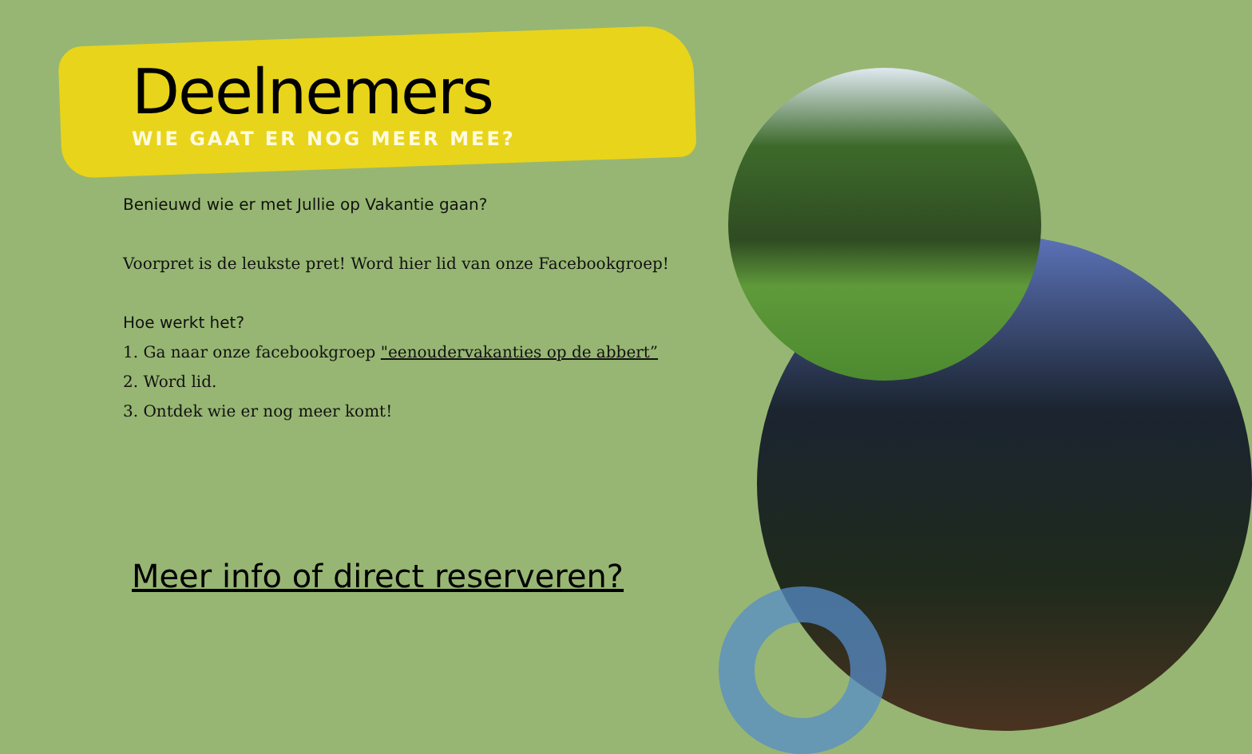Deelnemers
WIE GAAT ER NOG MEER MEE?
Benieuwd wie er met Jullie op Vakantie gaan?
Voorpret is de leukste pret! Word hier lid van onze Facebookgroep!
Hoe werkt het?
1. Ga naar onze facebookgroep "eenoudervakanties op de abbert”
2. Word lid.
3. Ontdek wie er nog meer komt!
Meer info of direct reserveren?